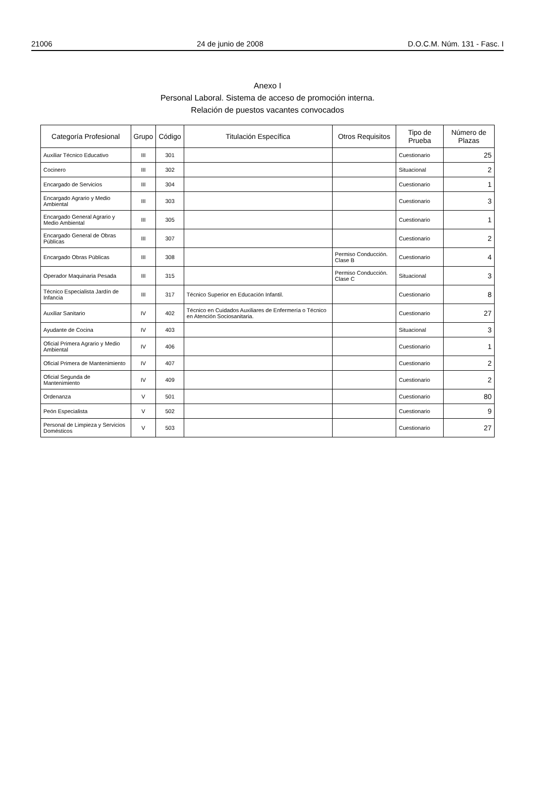21006 24 de junio de 2008 D.O.C.M. Núm. 131 - Fasc. I
Anexo I
Personal Laboral. Sistema de acceso de promoción interna.
Relación de puestos vacantes convocados
| Categoría Profesional | Grupo | Código | Titulación Específica | Otros Requisitos | Tipo de Prueba | Número de Plazas |
| --- | --- | --- | --- | --- | --- | --- |
| Auxiliar Técnico Educativo | III | 301 | | | Cuestionario | 25 |
| Cocinero | III | 302 | | | Situacional | 2 |
| Encargado de Servicios | III | 304 | | | Cuestionario | 1 |
| Encargado Agrario y Medio Ambiental | III | 303 | | | Cuestionario | 3 |
| Encargado General Agrario y Medio Ambiental | III | 305 | | | Cuestionario | 1 |
| Encargado General de Obras Públicas | III | 307 | | | Cuestionario | 2 |
| Encargado Obras Públicas | III | 308 | | Permiso Conducción. Clase B | Cuestionario | 4 |
| Operador Maquinaria Pesada | III | 315 | | Permiso Conducción. Clase C | Situacional | 3 |
| Técnico Especialista Jardín de Infancia | III | 317 | Técnico Superior en Educación Infantil. | | Cuestionario | 8 |
| Auxiliar Sanitario | IV | 402 | Técnico en Cuidados Auxiliares de Enfermería o Técnico en Atención Sociosanitaria. | | Cuestionario | 27 |
| Ayudante de Cocina | IV | 403 | | | Situacional | 3 |
| Oficial Primera Agrario y Medio Ambiental | IV | 406 | | | Cuestionario | 1 |
| Oficial Primera de Mantenimiento | IV | 407 | | | Cuestionario | 2 |
| Oficial Segunda de Mantenimiento | IV | 409 | | | Cuestionario | 2 |
| Ordenanza | V | 501 | | | Cuestionario | 80 |
| Peón Especialista | V | 502 | | | Cuestionario | 9 |
| Personal de Limpieza y Servicios Domésticos | V | 503 | | | Cuestionario | 27 |